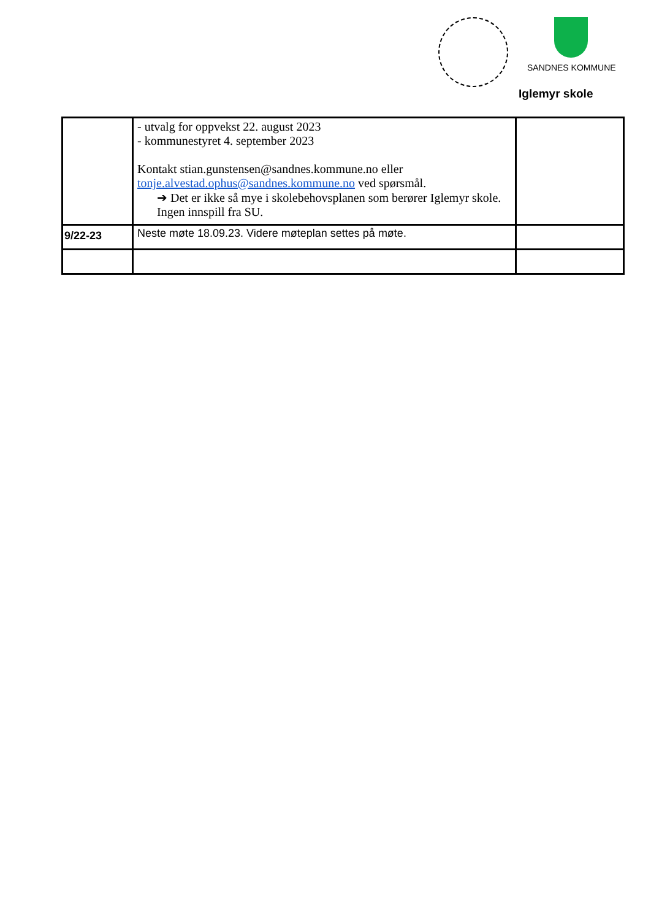SANDNES KOMMUNE
Iglemyr skole
| | - utvalg for oppvekst 22. august 2023 - kommunestyret 4. september 2023 Kontakt stian.gunstensen@sandnes.kommune.no eller tonje.alvestad.ophus@sandnes.kommune.no ved spørsmål. ➔ Det er ikke så mye i skolebehovsplanen som berører Iglemyr skole. Ingen innspill fra SU. | |
| 9/22-23 | Neste møte 18.09.23. Videre møteplan settes på møte. | |